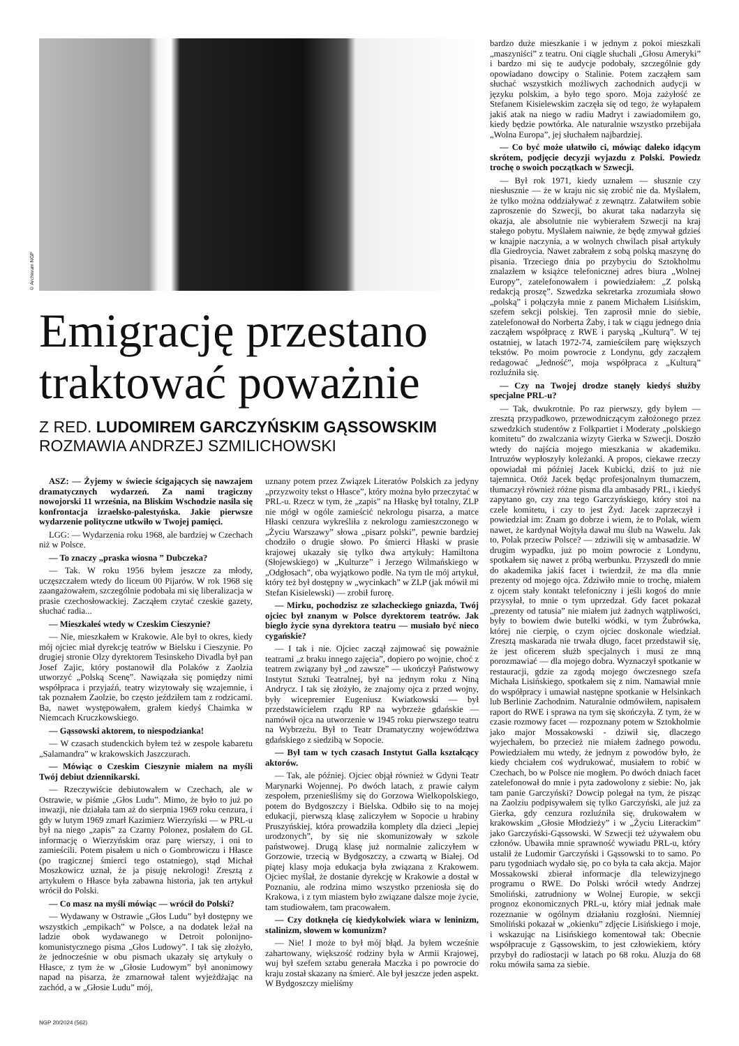© Archiwum NGP
Emigrację przestano traktować poważnie
Z RED. LUDOMIREM GARCZYŃSKIM GĄSSOWSKIM
ROZMAWIA ANDRZEJ SZMILICHOWSKI
ASZ: — Żyjemy w świecie ścigających się nawzajem dramatycznych wydarzeń. Za nami tragiczny nowojorski 11 września, na Bliskim Wschodzie nasila się konfrontacja izraelsko-palestyńska. Jakie pierwsze wydarzenie polityczne utkwiło w Twojej pamięci.
LGG: — Wydarzenia roku 1968, ale bardziej w Czechach niż w Polsce.
— To znaczy „praska wiosna ” Dubczeka?
— Tak. W roku 1956 byłem jeszcze za młody, uczęszczałem wtedy do liceum 00 Pijarów. W rok 1968 się zaangażowałem, szczególnie podobała mi się liberalizacja w prasie czechosłowackiej. Zacząłem czytać czeskie gazety, słuchać radia...
— Mieszkałeś wtedy w Czeskim Cieszynie?
— Nie, mieszkałem w Krakowie. Ale był to okres, kiedy mój ojciec miał dyrekcję teatrów w Bielsku i Cieszynie. Po drugiej stronie Olzy dyrektorem Tesinskeho Divadla był pan Josef Zajic, który postanowił dla Polaków z Zaolzia utworzyć „Polską Scenę”. Nawiązała się pomiędzy nimi współpraca i przyjaźń, teatry wizytowały się wzajemnie, i tak poznałem Zaolzie, bo często jeździłem tam z rodzicami. Ba, nawet występowałem, grałem kiedyś Chaimka w Niemcach Kruczkowskiego.
— Gąssowski aktorem, to niespodzianka!
— W czasach studenckich byłem też w zespole kabaretu „Salamandra” w krakowskich Jaszczurach.
— Mówiąc o Czeskim Cieszynie miałem na myśli Twój debiut dziennikarski.
— Rzeczywiście debiutowałem w Czechach, ale w Ostrawie, w piśmie „Głos Ludu”. Mimo, że było to już po inwazji, nie działała tam aż do sierpnia 1969 roku cenzura, i gdy w lutym 1969 zmarł Kazimierz Wierzyński — w PRL-u był na niego „zapis” za Czarny Polonez, posłałem do GL informację o Wierzyńskim oraz parę wierszy, i oni to zamieścili. Potem pisałem u nich o Gombrowiczu i Hłasce (po tragicznej śmierci tego ostatniego), stąd Michał Moszkowicz uznał, że ja pisuję nekrologi! Zresztą z artykułem o Hłasce była zabawna historia, jak ten artykuł wrócił do Polski.
— Co masz na myśli mówiąc — wrócił do Polski?
— Wydawany w Ostrawie „Głos Ludu” był dostępny we wszystkich „empikach” w Polsce, a na dodatek leżał na ladzie obok wydawanego w Detroit polonijno-komunistycznego pisma „Głos Ludowy”. I tak się złożyło, że jednocześnie w obu pismach ukazały się artykuły o Hłasce, z tym że w „Głosie Ludowym” był anonimowy napad na pisarza, że zmarnował talent wyjeżdżając na zachód, a w „Głosie Ludu” mój,
uznany potem przez Związek Literatów Polskich za jedyny „przyzwoity tekst o Hłasce”, który można było przeczytać w PRL-u. Rzecz w tym, że „zapis” na Hłaskę był totalny, ZLP nie mógł w ogóle zamieścić nekrologu pisarza, a matce Hłaski cenzura wykreśliła z nekrologu zamieszczonego w „Życiu Warszawy” słowa „pisarz polski”, pewnie bardziej chodziło o drugie słowo. Po śmierci Hłaski w prasie krajowej ukazały się tylko dwa artykuły: Hamiltona (Słojewskiego) w „Kulturze” i Jerzego Wilmańskiego w „Odgłosach”, oba wyjątkowo podłe. Na tym tle mój artykuł, który też był dostępny w „wycinkach” w ZLP (jak mówił mi Stefan Kisielewski) — zrobił furorę.
— Mirku, pochodzisz ze szlacheckiego gniazda, Twój ojciec był znanym w Polsce dyrektorem teatrów. Jak biegło życie syna dyrektora teatru — musiało być nieco cygańskie?
— I tak i nie. Ojciec zaczął zajmować się poważnie teatrami „z braku innego zajęcia”, dopiero po wojnie, choć z teatrem związany był „od zawsze” — ukończył Państwowy Instytut Sztuki Teatralnej, był na jednym roku z Niną Andrycz. I tak się złożyło, że znajomy ojca z przed wojny, były wicepremier Eugeniusz Kwiatkowski — był przedstawicielem rządu RP na wybrzeże gdańskie — namówił ojca na utworzenie w 1945 roku pierwszego teatru na Wybrzeżu. Był to Teatr Dramatyczny województwa gdańskiego z siedzibą w Sopocie.
— Był tam w tych czasach Instytut Galla kształcący aktorów.
— Tak, ale później. Ojciec objął również w Gdyni Teatr Marynarki Wojennej. Po dwóch latach, z prawie całym zespołem, przenieśliśmy się do Gorzowa Wielkopolskiego, potem do Bydgoszczy i Bielska. Odbiło się to na mojej edukacji, pierwszą klasę zaliczyłem w Sopocie u hrabiny Pruszyńskiej, która prowadziła komplety dla dzieci „lepiej urodzonych”, by się nie skomunizowały w szkole państwowej. Drugą klasę już normalnie zaliczyłem w Gorzowie, trzecią w Bydgoszczy, a czwartą w Białej. Od piątej klasy moja edukacja była związana z Krakowem. Ojciec myślał, że dostanie dyrekcję w Krakowie a dostał w Poznaniu, ale rodzina mimo wszystko przeniosła się do Krakowa, i z tym miastem było związane dalsze moje życie, tam studiowałem, tam pracowałem.
— Czy dotknęła cię kiedykolwiek wiara w leninizm, stalinizm, słowem w komunizm?
— Nie! I może to był mój błąd. Ja byłem wcześnie zahartowany, większość rodziny była w Armii Krajowej, wuj był szefem sztabu generała Maczka i po powrocie do kraju został skazany na śmierć. Ale był jeszcze jeden aspekt. W Bydgoszczy mieliśmy
bardzo duże mieszkanie i w jednym z pokoi mieszkali „maszyniści” z teatru. Oni ciągle słuchali „Głosu Ameryki” i bardzo mi się te audycje podobały, szczególnie gdy opowiadano dowcipy o Stalinie. Potem zacząłem sam słuchać wszystkich możliwych zachodnich audycji w języku polskim, a było tego sporo. Moja zażyłość ze Stefanem Kisielewskim zaczęła się od tego, że wyłapałem jakiś atak na niego w radiu Madryt i zawiadomiłem go, kiedy będzie powtórka. Ale naturalnie wszystko przebijała „Wolna Europa”, jej słuchałem najbardziej.
— Co być może ułatwiło ci, mówiąc daleko idącym skrótem, podjęcie decyzji wyjazdu z Polski. Powiedz trochę o swoich początkach w Szwecji.
— Był rok 1971, kiedy uznałem — słusznie czy niesłusznie — że w kraju nic się zrobić nie da. Myślałem, że tylko można oddziaływać z zewnątrz. Załatwiłem sobie zaproszenie do Szwecji, bo akurat taka nadarzyła się okazja, ale absolutnie nie wybierałem Szwecji na kraj stałego pobytu. Myślałem naiwnie, że będę zmywał gdzieś w knajpie naczynia, a w wolnych chwilach pisał artykuły dla Giedroycia. Nawet zabrałem z sobą polską maszynę do pisania. Trzeciego dnia po przybyciu do Sztokholmu znalazłem w książce telefonicznej adres biura „Wolnej Europy”, zatelefonowałem i powiedziałem: „Z polską redakcją proszę”. Szwedzka sekretarka zrozumiała słowo „polską” i połączyła mnie z panem Michałem Lisińskim, szefem sekcji polskiej. Ten zaprosił mnie do siebie, zatelefonował do Norberta Żaby, i tak w ciągu jednego dnia zacząłem współpracę z RWE i paryską „Kulturą”. W tej ostatniej, w latach 1972-74, zamieściłem parę większych tekstów. Po moim powrocie z Londynu, gdy zacząłem redagować „Jedność”, moja współpraca z „Kulturą” rozluźniła się.
— Czy na Twojej drodze stanęły kiedyś służby specjalne PRL-u?
— Tak, dwukrotnie. Po raz pierwszy, gdy byłem — zresztą przypadkowo, przewodniczącym założonego przez szwedzkich studentów z Folkpartiet i Moderaty „polskiego komitetu” do zwalczania wizyty Gierka w Szwecji. Doszło wtedy do najścia mojego mieszkania w akademiku. Intruzów wypłoszyły koleżanki. A propos, ciekawe rzeczy opowiadał mi później Jacek Kubicki, dziś to już nie tajemnica. Otóż Jacek będąc profesjonalnym tłumaczem, tłumaczył również różne pisma dla ambasady PRL, i kiedyś zapytano go, czy zna tego Garczyńskiego, który stoi na czele komitetu, i czy to jest Żyd. Jacek zaprzeczył i powiedział im: Znam go dobrze i wiem, że to Polak, wiem nawet, że kardynał Wojtyła dawał mu ślub na Wawelu. Jak to, Polak przeciw Polsce? — zdziwili się w ambasadzie. W drugim wypadku, już po moim powrocie z Londynu, spotkałem się nawet z próbą werbunku. Przyszedł do mnie do akademika jakiś facet i twierdził, że ma dla mnie prezenty od mojego ojca. Zdziwiło mnie to trochę, miałem z ojcem stały kontakt telefoniczny i jeśli kogoś do mnie przysyłał, to mnie o tym uprzedzał. Gdy facet pokazał „prezenty od tatusia” nie miałem już żadnych wątpliwości, były to bowiem dwie butelki wódki, w tym Żubrówka, której nie cierpię, o czym ojciec doskonale wiedział. Zresztą maskarada nie trwała długo, facet przedstawił się, że jest oficerem służb specjalnych i musi ze mną porozmawiać — dla mojego dobra. Wyznaczył spotkanie w restauracji, gdzie za zgodą mojego ówczesnego szefa Michała Lisińskiego, spotkałem się z nim. Namawiał mnie do współpracy i umawiał następne spotkanie w Helsinkach lub Berlinie Zachodnim. Naturalnie odmówiłem, napisałem raport do RWE i sprawa na tym się skończyła. Z tym, że w czasie rozmowy facet — rozpoznany potem w Sztokholmie jako major Mossakowski - dziwił się, dlaczego wyjechałem, bo przecież nie miałem żadnego powodu. Powiedziałem mu wtedy, że jednym z powodów było, że kiedy chciałem coś wydrukować, musiałem to robić w Czechach, bo w Polsce nie mogłem. Po dwóch dniach facet zatelefonował do mnie i pyta zadowolony z siebie: No, jak tam panie Garczyński? Dowcip polegał na tym, że pisząc na Zaolziu podpisywałem się tylko Garczyński, ale już za Gierka, gdy cenzura rozluźniła się, drukowałem w krakowskim „Głosie Młodzieży” i w „Życiu Literackim” jako Garczyński-Gąssowski. W Szwecji też używałem obu członów. Ubawiła mnie sprawność wywiadu PRL-u, który ustalił że Ludomir Garczyński i Gąssowski to to samo. Po paru tygodniach wydało się, po co była ta cała akcja. Major Mossakowski zbierał informacje dla telewizyjnego programu o RWE. Do Polski wrócił wtedy Andrzej Smoliński, zatrudniony w Wolnej Europie, w sekcji prognoz ekonomicznych PRL-u, który miał jednak małe rozeznanie w ogólnym działaniu rozgłośni. Niemniej Smoliński pokazał w „okienku” zdjęcie Lisińskiego i moje, i wskazując na Lisińskiego komentował tak: Obecnie współpracuje z Gąssowskim, to jest człowiekiem, który przybył do radiostacji w latach po 68 roku. Aluzja do 68 roku mówiła sama za siebie.
NGP 20/2024 (562)